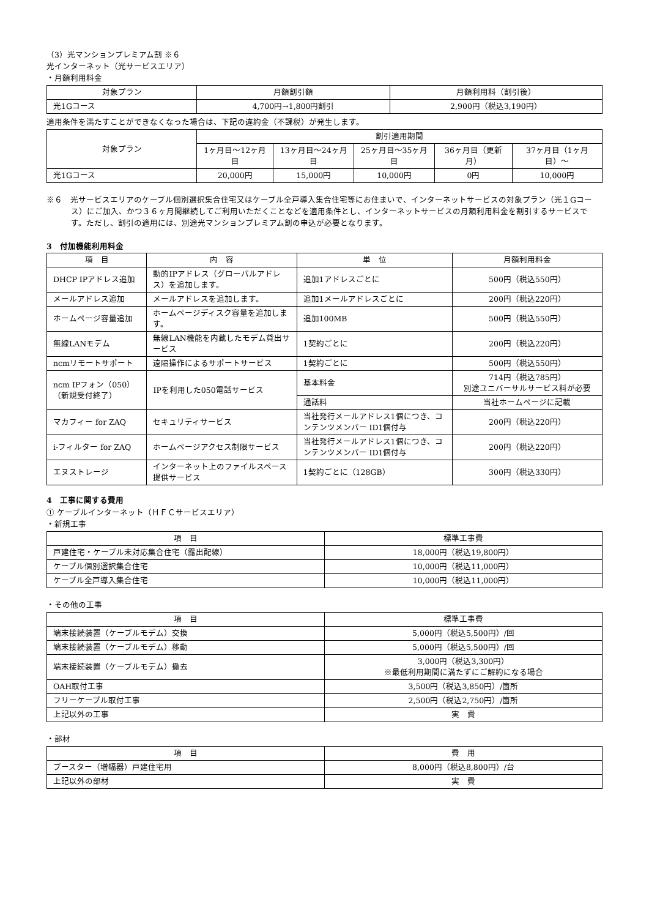（3）光マンションプレミアム割 ※６
光インターネット（光サービスエリア）
・月額利用料金
| 対象プラン | 月額割引額 | 月額利用料（割引後） |
| --- | --- | --- |
| 光1Gコース | 4,700円→1,800円割引 | 2,900円（税込3,190円） |
適用条件を満たすことができなくなった場合は、下記の違約金（不課税）が発生します。
| 対象プラン | 割引適用期間 | | | | |
| --- | --- | --- | --- | --- | --- |
| | 1ヶ月目～12ヶ月目 | 13ヶ月目～24ヶ月目 | 25ヶ月目～35ヶ月目 | 36ヶ月目（更新月） | 37ヶ月目（1ヶ月目）～ |
| 光1Gコース | 20,000円 | 15,000円 | 10,000円 | 0円 | 10,000円 |
※６　光サービスエリアのケーブル個別選択集合住宅又はケーブル全戸導入集合住宅等にお住まいで、インターネットサービスの対象プラン（光１Gコース）にご加入、かつ３６ヶ月間継続してご利用いただくことなどを適用条件とし、インターネットサービスの月額利用料金を割引するサービスです。ただし、割引の適用には、別途光マンションプレミアム割の申込が必要となります。
3　付加機能利用料金
| 項 目 | 内 容 | 単 位 | 月額利用料金 |
| --- | --- | --- | --- |
| DHCP IPアドレス追加 | 動的IPアドレス（グローバルアドレス）を追加します。 | 追加1アドレスごとに | 500円（税込550円） |
| メールアドレス追加 | メールアドレスを追加します。 | 追加1メールアドレスごとに | 200円（税込220円） |
| ホームページ容量追加 | ホームページディスク容量を追加します。 | 追加100MB | 500円（税込550円） |
| 無線LANモデム | 無線LAN機能を内蔵したモデム貸出サービス | 1契約ごとに | 200円（税込220円） |
| ncmリモートサポート | 遠隔操作によるサポートサービス | 1契約ごとに | 500円（税込550円） |
| ncm IPフォン（050） （新規受付終了） | IPを利用した050電話サービス | 基本料金 | 714円（税込785円） 別途ユニバーサルサービス料が必要 |
| | | 通話料 | 当社ホームページに記載 |
| マカフィー for ZAQ | セキュリティサービス | 当社発行メールアドレス1個につき、コンテンツメンバー ID1個付与 | 200円（税込220円） |
| i-フィルター for ZAQ | ホームページアクセス制限サービス | 当社発行メールアドレス1個につき、コンテンツメンバー ID1個付与 | 200円（税込220円） |
| エヌストレージ | インターネット上のファイルスペース提供サービス | 1契約ごとに（128GB） | 300円（税込330円） |
4　工事に関する費用
① ケーブルインターネット（ＨＦＣサービスエリア）
・新規工事
| 項 目 | 標準工事費 |
| --- | --- |
| 戸建住宅・ケーブル未対応集合住宅（露出配線） | 18,000円（税込19,800円） |
| ケーブル個別選択集合住宅 | 10,000円（税込11,000円） |
| ケーブル全戸導入集合住宅 | 10,000円（税込11,000円） |
・その他の工事
| 項 目 | 標準工事費 |
| --- | --- |
| 端末接続装置（ケーブルモデム）交換 | 5,000円（税込5,500円）/回 |
| 端末接続装置（ケーブルモデム）移動 | 5,000円（税込5,500円）/回 |
| 端末接続装置（ケーブルモデム）撤去 | 3,000円（税込3,300円） ※最低利用期間に満たずにご解約になる場合 |
| OAH取付工事 | 3,500円（税込3,850円）/箇所 |
| フリーケーブル取付工事 | 2,500円（税込2,750円）/箇所 |
| 上記以外の工事 | 実 費 |
・部材
| 項 目 | 費 用 |
| --- | --- |
| ブースター（増幅器）戸建住宅用 | 8,000円（税込8,800円）/台 |
| 上記以外の部材 | 実 費 |